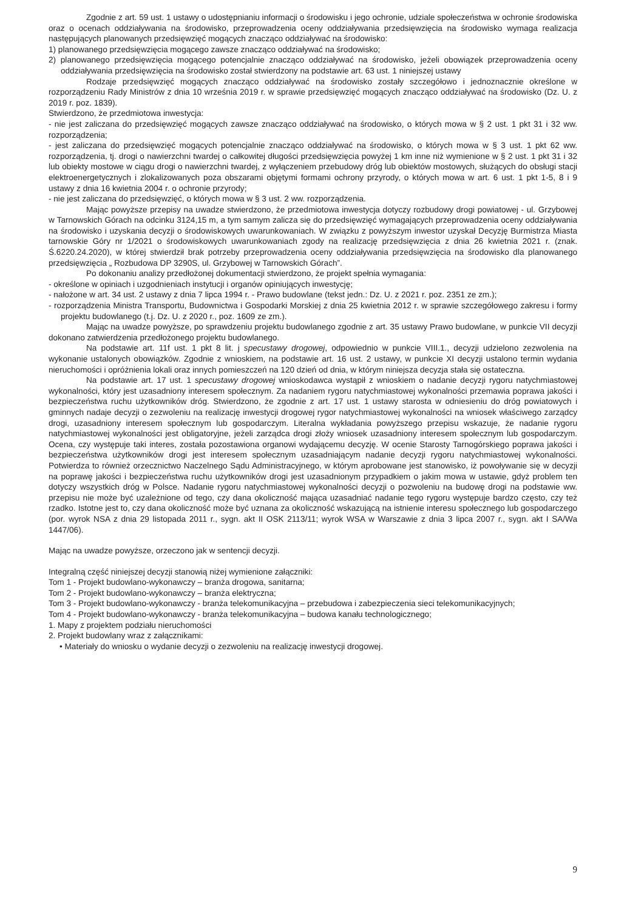Zgodnie z art. 59 ust. 1 ustawy o udostępnianiu informacji o środowisku i jego ochronie, udziale społeczeństwa w ochronie środowiska oraz o ocenach oddziaływania na środowisko, przeprowadzenia oceny oddziaływania przedsięwzięcia na środowisko wymaga realizacja następujących planowanych przedsięwzięć mogących znacząco oddziaływać na środowisko:
1) planowanego przedsięwzięcia mogącego zawsze znacząco oddziaływać na środowisko;
2) planowanego przedsięwzięcia mogącego potencjalnie znacząco oddziaływać na środowisko, jeżeli obowiązek przeprowadzenia oceny oddziaływania przedsięwzięcia na środowisko został stwierdzony na podstawie art. 63 ust. 1 niniejszej ustawy
Rodzaje przedsięwzięć mogących znacząco oddziaływać na środowisko zostały szczegółowo i jednoznacznie określone w rozporządzeniu Rady Ministrów z dnia 10 września 2019 r. w sprawie przedsięwzięć mogących znacząco oddziaływać na środowisko (Dz. U. z 2019 r. poz. 1839).
Stwierdzono, że przedmiotowa inwestycja:
- nie jest zaliczana do przedsięwzięć mogących zawsze znacząco oddziaływać na środowisko, o których mowa w § 2 ust. 1 pkt 31 i 32 ww. rozporządzenia;
- jest zaliczana do przedsięwzięć mogących potencjalnie znacząco oddziaływać na środowisko, o których mowa w § 3 ust. 1 pkt 62 ww. rozporządzenia, tj. drogi o nawierzchni twardej o całkowitej długości przedsięwzięcia powyżej 1 km inne niż wymienione w § 2 ust. 1 pkt 31 i 32 lub obiekty mostowe w ciągu drogi o nawierzchni twardej, z wyłączeniem przebudowy dróg lub obiektów mostowych, służących do obsługi stacji elektroenergetycznych i zlokalizowanych poza obszarami objętymi formami ochrony przyrody, o których mowa w art. 6 ust. 1 pkt 1-5, 8 i 9 ustawy z dnia 16 kwietnia 2004 r. o ochronie przyrody;
- nie jest zaliczana do przedsięwzięć, o których mowa w § 3 ust. 2 ww. rozporządzenia.
Mając powyższe przepisy na uwadze stwierdzono, że przedmiotowa inwestycja dotyczy rozbudowy drogi powiatowej - ul. Grzybowej w Tarnowskich Górach na odcinku 3124,15 m, a tym samym zalicza się do przedsięwzięć wymagających przeprowadzenia oceny oddziaływania na środowisko i uzyskania decyzji o środowiskowych uwarunkowaniach. W związku z powyższym inwestor uzyskał Decyzję Burmistrza Miasta tarnowskie Góry nr 1/2021 o środowiskowych uwarunkowaniach zgody na realizację przedsięwzięcia z dnia 26 kwietnia 2021 r. (znak. Ś.6220.24.2020), w której stwierdził brak potrzeby przeprowadzenia oceny oddziaływania przedsięwzięcia na środowisko dla planowanego przedsięwzięcia „ Rozbudowa DP 3290S, ul. Grzybowej w Tarnowskich Górach”.
Po dokonaniu analizy przedłożonej dokumentacji stwierdzono, że projekt spełnia wymagania:
- określone w opiniach i uzgodnieniach instytucji i organów opiniujących inwestycję;
- nałożone w art. 34 ust. 2 ustawy z dnia 7 lipca 1994 r. - Prawo budowlane (tekst jedn.: Dz. U. z 2021 r. poz. 2351 ze zm.);
- rozporządzenia Ministra Transportu, Budownictwa i Gospodarki Morskiej z dnia 25 kwietnia 2012 r. w sprawie szczegółowego zakresu i formy projektu budowlanego (t.j. Dz. U. z 2020 r., poz. 1609 ze zm.).
Mając na uwadze powyższe, po sprawdzeniu projektu budowlanego zgodnie z art. 35 ustawy Prawo budowlane, w punkcie VII decyzji dokonano zatwierdzenia przedłożonego projektu budowlanego.
Na podstawie art. 11f ust. 1 pkt 8 lit. j specustawy drogowej, odpowiednio w punkcie VIII.1., decyzji udzielono zezwolenia na wykonanie ustalonych obowiązków. Zgodnie z wnioskiem, na podstawie art. 16 ust. 2 ustawy, w punkcie XI decyzji ustalono termin wydania nieruchomości i opróżnienia lokali oraz innych pomieszczeń na 120 dzień od dnia, w którym niniejsza decyzja stała się ostateczna.
Na podstawie art. 17 ust. 1 specustawy drogowej wnioskodawca wystąpił z wnioskiem o nadanie decyzji rygoru natychmiastowej wykonalności, który jest uzasadniony interesem społecznym. Za nadaniem rygoru natychmiastowej wykonalności przemawia poprawa jakości i bezpieczeństwa ruchu użytkowników dróg. Stwierdzono, że zgodnie z art. 17 ust. 1 ustawy starosta w odniesieniu do dróg powiatowych i gminnych nadaje decyzji o zezwoleniu na realizację inwestycji drogowej rygor natychmiastowej wykonalności na wniosek właściwego zarządcy drogi, uzasadniony interesem społecznym lub gospodarczym. Literalna wykładania powyższego przepisu wskazuje, że nadanie rygoru natychmiastowej wykonalności jest obligatoryjne, jeżeli zarządca drogi złoży wniosek uzasadniony interesem społecznym lub gospodarczym. Ocena, czy występuje taki interes, została pozostawiona organowi wydającemu decyzję. W ocenie Starosty Tarnogórskiego poprawa jakości i bezpieczeństwa użytkowników drogi jest interesem społecznym uzasadniającym nadanie decyzji rygoru natychmiastowej wykonalności. Potwierdza to również orzecznictwo Naczelnego Sądu Administracyjnego, w którym aprobowane jest stanowisko, iż powoływanie się w decyzji na poprawę jakości i bezpieczeństwa ruchu użytkowników drogi jest uzasadnionym przypadkiem o jakim mowa w ustawie, gdyż problem ten dotyczy wszystkich dróg w Polsce. Nadanie rygoru natychmiastowej wykonalności decyzji o pozwoleniu na budowę drogi na podstawie ww. przepisu nie może być uzależnione od tego, czy dana okoliczność mająca uzasadniać nadanie tego rygoru występuje bardzo często, czy też rzadko. Istotne jest to, czy dana okoliczność może być uznana za okoliczność wskazującą na istnienie interesu społecznego lub gospodarczego (por. wyrok NSA z dnia 29 listopada 2011 r., sygn. akt II OSK 2113/11; wyrok WSA w Warszawie z dnia 3 lipca 2007 r., sygn. akt I SA/Wa 1447/06).
Mając na uwadze powyższe, orzeczono jak w sentencji decyzji.
Integralną część niniejszej decyzji stanowią niżej wymienione załączniki:
Tom 1 - Projekt budowlano-wykonawczy – branża drogowa, sanitarna;
Tom 2 - Projekt budowlano-wykonawczy – branża elektryczna;
Tom 3 - Projekt budowlano-wykonawczy - branża telekomunikacyjna – przebudowa i zabezpieczenia sieci telekomunikacyjnych;
Tom 4 - Projekt budowlano-wykonawczy - branża telekomunikacyjna – budowa kanału technologicznego;
1. Mapy z projektem podziału nieruchomości
2. Projekt budowlany wraz z załącznikami:
• Materiały do wniosku o wydanie decyzji o zezwoleniu na realizację inwestycji drogowej.
9